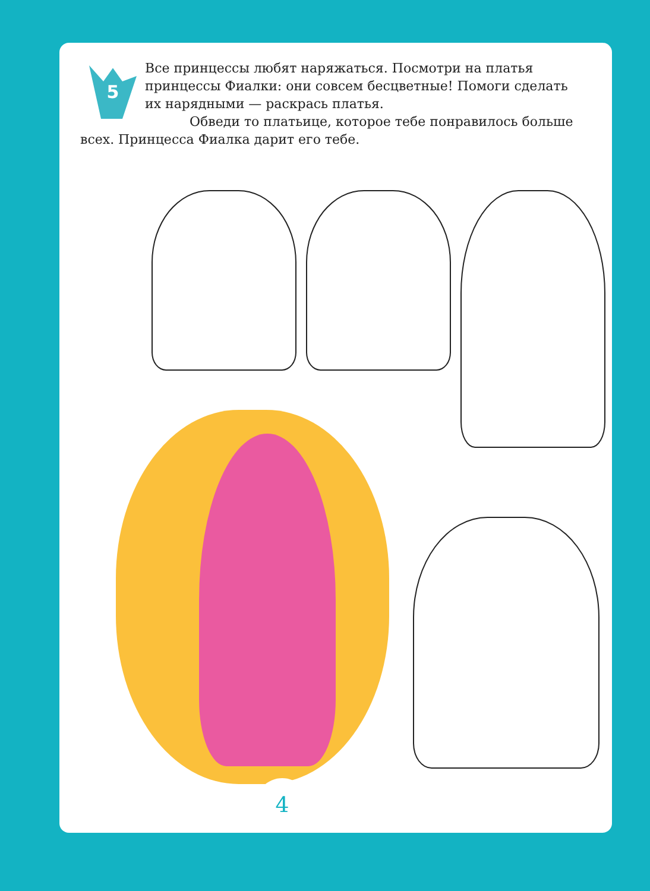5
Все принцессы любят наряжаться. Посмотри на платья принцессы Фиалки: они совсем бесцветные! Помоги сделать их нарядными — раскрась платья.
Обведи то платьице, которое тебе понравилось больше всех. Принцесса Фиалка дарит его тебе.
4